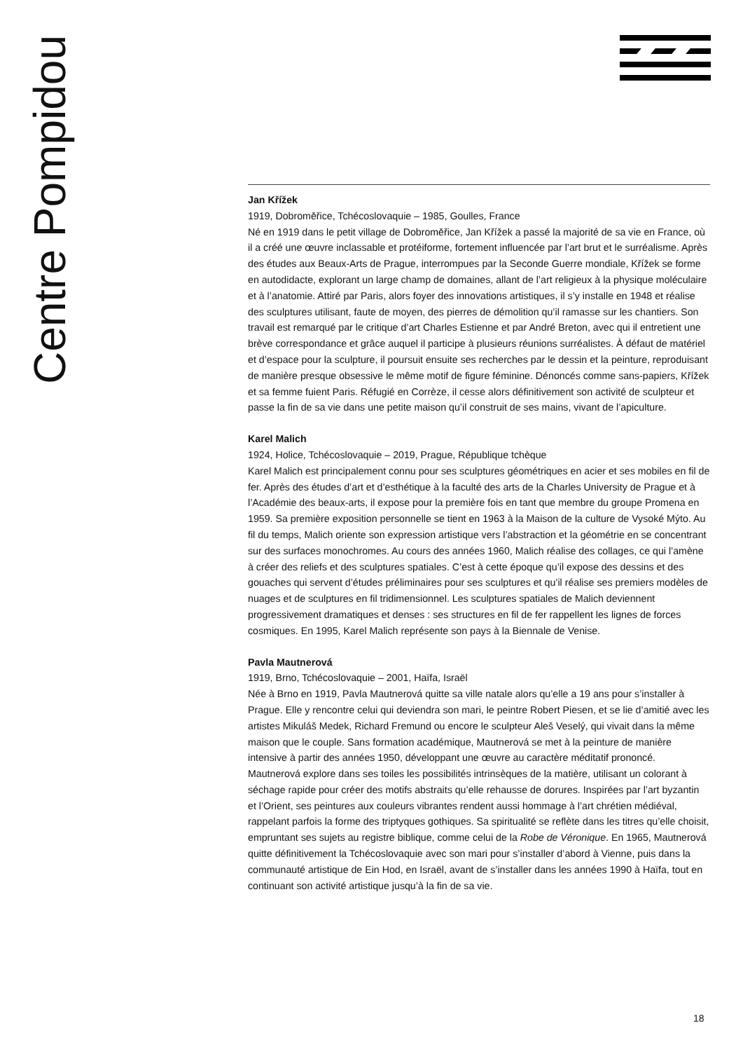Centre Pompidou
Jan Křížek
1919, Dobroměřice, Tchécoslovaquie – 1985, Goulles, France
Né en 1919 dans le petit village de Dobroměřice, Jan Křížek a passé la majorité de sa vie en France, où il a créé une œuvre inclassable et protéiforme, fortement influencée par l’art brut et le surréalisme. Après des études aux Beaux-Arts de Prague, interrompues par la Seconde Guerre mondiale, Křížek se forme en autodidacte, explorant un large champ de domaines, allant de l’art religieux à la physique moléculaire et à l’anatomie. Attiré par Paris, alors foyer des innovations artistiques, il s’y installe en 1948 et réalise des sculptures utilisant, faute de moyen, des pierres de démolition qu’il ramasse sur les chantiers. Son travail est remarqué par le critique d’art Charles Estienne et par André Breton, avec qui il entretient une brève correspondance et grâce auquel il participe à plusieurs réunions surréalistes. À défaut de matériel et d’espace pour la sculpture, il poursuit ensuite ses recherches par le dessin et la peinture, reproduisant de manière presque obsessive le même motif de figure féminine. Dénoncés comme sans-papiers, Křížek et sa femme fuient Paris. Réfugié en Corrèze, il cesse alors définitivement son activité de sculpteur et passe la fin de sa vie dans une petite maison qu’il construit de ses mains, vivant de l’apiculture.
Karel Malich
1924, Holice, Tchécoslovaquie – 2019, Prague, République tchèque
Karel Malich est principalement connu pour ses sculptures géométriques en acier et ses mobiles en fil de fer. Après des études d’art et d’esthétique à la faculté des arts de la Charles University de Prague et à l’Académie des beaux-arts, il expose pour la première fois en tant que membre du groupe Promena en 1959. Sa première exposition personnelle se tient en 1963 à la Maison de la culture de Vysoké Mýto. Au fil du temps, Malich oriente son expression artistique vers l’abstraction et la géométrie en se concentrant sur des surfaces monochromes. Au cours des années 1960, Malich réalise des collages, ce qui l’amène à créer des reliefs et des sculptures spatiales. C’est à cette époque qu’il expose des dessins et des gouaches qui servent d’études préliminaires pour ses sculptures et qu’il réalise ses premiers modèles de nuages et de sculptures en fil tridimensionnel. Les sculptures spatiales de Malich deviennent progressivement dramatiques et denses : ses structures en fil de fer rappellent les lignes de forces cosmiques. En 1995, Karel Malich représente son pays à la Biennale de Venise.
Pavla Mautnerová
1919, Brno, Tchécoslovaquie – 2001, Haïfa, Israël
Née à Brno en 1919, Pavla Mautnerová quitte sa ville natale alors qu’elle a 19 ans pour s’installer à Prague. Elle y rencontre celui qui deviendra son mari, le peintre Robert Piesen, et se lie d’amitié avec les artistes Mikuláš Medek, Richard Fremund ou encore le sculpteur Aleš Veselý, qui vivait dans la même maison que le couple. Sans formation académique, Mautnerová se met à la peinture de manière intensive à partir des années 1950, développant une œuvre au caractère méditatif prononcé. Mautnerová explore dans ses toiles les possibilités intrinsèques de la matière, utilisant un colorant à séchage rapide pour créer des motifs abstraits qu’elle rehausse de dorures. Inspirées par l’art byzantin et l’Orient, ses peintures aux couleurs vibrantes rendent aussi hommage à l’art chrétien médiéval, rappelant parfois la forme des triptyques gothiques. Sa spiritualité se reflète dans les titres qu’elle choisit, empruntant ses sujets au registre biblique, comme celui de la Robe de Véronique. En 1965, Mautnerová quitte définitivement la Tchécoslovaquie avec son mari pour s’installer d’abord à Vienne, puis dans la communauté artistique de Ein Hod, en Israël, avant de s’installer dans les années 1990 à Haïfa, tout en continuant son activité artistique jusqu’à la fin de sa vie.
18